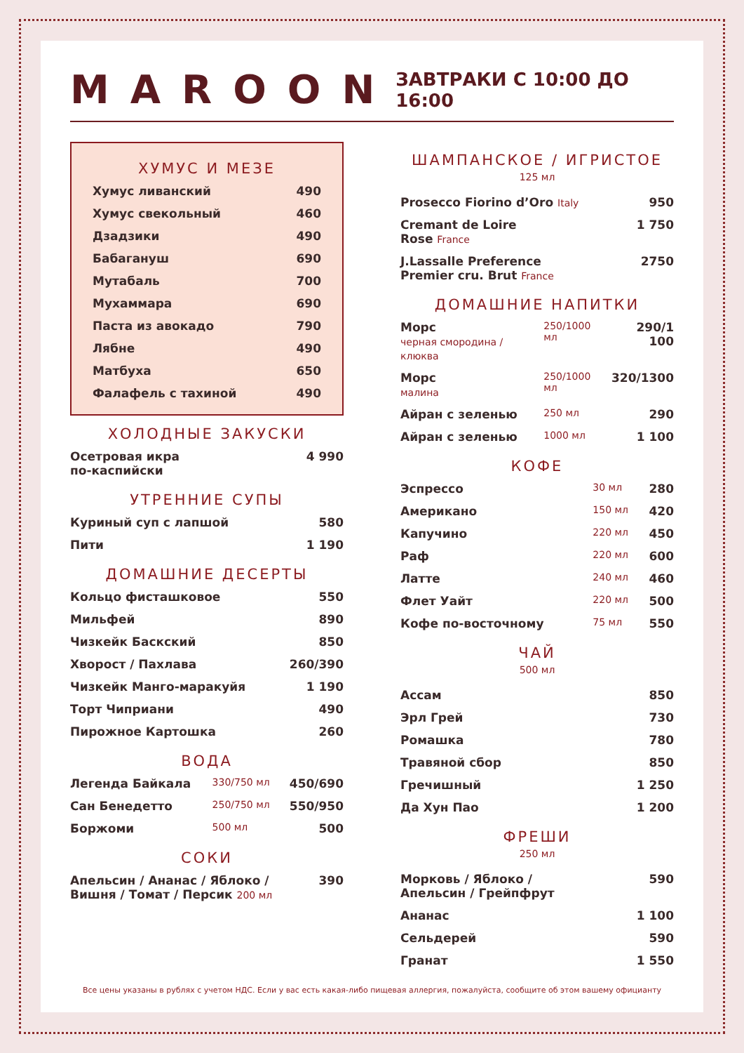MAROON
ЗАВТРАКИ С 10:00 ДО 16:00
ХУМУС И МЕЗЕ
| Хумус ливанский | 490 |
| Хумус свекольный | 460 |
| Дзадзики | 490 |
| Бабагануш | 690 |
| Мутабаль | 700 |
| Мухаммара | 690 |
| Паста из авокадо | 790 |
| Лябне | 490 |
| Матбуха | 650 |
| Фалафель с тахиной | 490 |
ХОЛОДНЫЕ ЗАКУСКИ
| Осетровая икра по-каспийски | 4 990 |
УТРЕННИЕ СУПЫ
| Куриный суп с лапшой | 580 |
| Пити | 1 190 |
ДОМАШНИЕ ДЕСЕРТЫ
| Кольцо фисташковое | 550 |
| Мильфей | 890 |
| Чизкейк Баскский | 850 |
| Хворост / Пахлава | 260/390 |
| Чизкейк Манго-маракуйя | 1 190 |
| Торт Чиприани | 490 |
| Пирожное Картошка | 260 |
ВОДА
| Легенда Байкала | 330/750 мл | 450/690 |
| Сан Бенедетто | 250/750 мл | 550/950 |
| Боржоми | 500 мл | 500 |
СОКИ
| Апельсин / Ананас / Яблоко / Вишня / Томат / Персик 200 мл | 390 |
ШАМПАНСКОЕ / ИГРИСТОЕ
125 мл
| Prosecco Fiorino d’Oro Italy | 950 |
| Cremant de Loire Rose France | 1 750 |
| J.Lassalle Preference Premier cru. Brut France | 2750 |
ДОМАШНИЕ НАПИТКИ
| Морс черная смородина / клюква | 250/1000 мл | 290/1 100 |
| Морс малина | 250/1000 мл | 320/1300 |
| Айран с зеленью | 250 мл | 290 |
| Айран с зеленью | 1000 мл | 1 100 |
КОФЕ
| Эспрессо | 30 мл | 280 |
| Американо | 150 мл | 420 |
| Капучино | 220 мл | 450 |
| Раф | 220 мл | 600 |
| Латте | 240 мл | 460 |
| Флет Уайт | 220 мл | 500 |
| Кофе по-восточному | 75 мл | 550 |
ЧАЙ
500 мл
| Ассам | 850 |
| Эрл Грей | 730 |
| Ромашка | 780 |
| Травяной сбор | 850 |
| Гречишный | 1 250 |
| Да Хун Пао | 1 200 |
ФРЕШИ
250 мл
| Морковь / Яблоко / Апельсин / Грейпфрут | 590 |
| Ананас | 1 100 |
| Сельдерей | 590 |
| Гранат | 1 550 |
Все цены указаны в рублях с учетом НДС. Если у вас есть какая-либо пищевая аллергия, пожалуйста, сообщите об этом вашему официанту